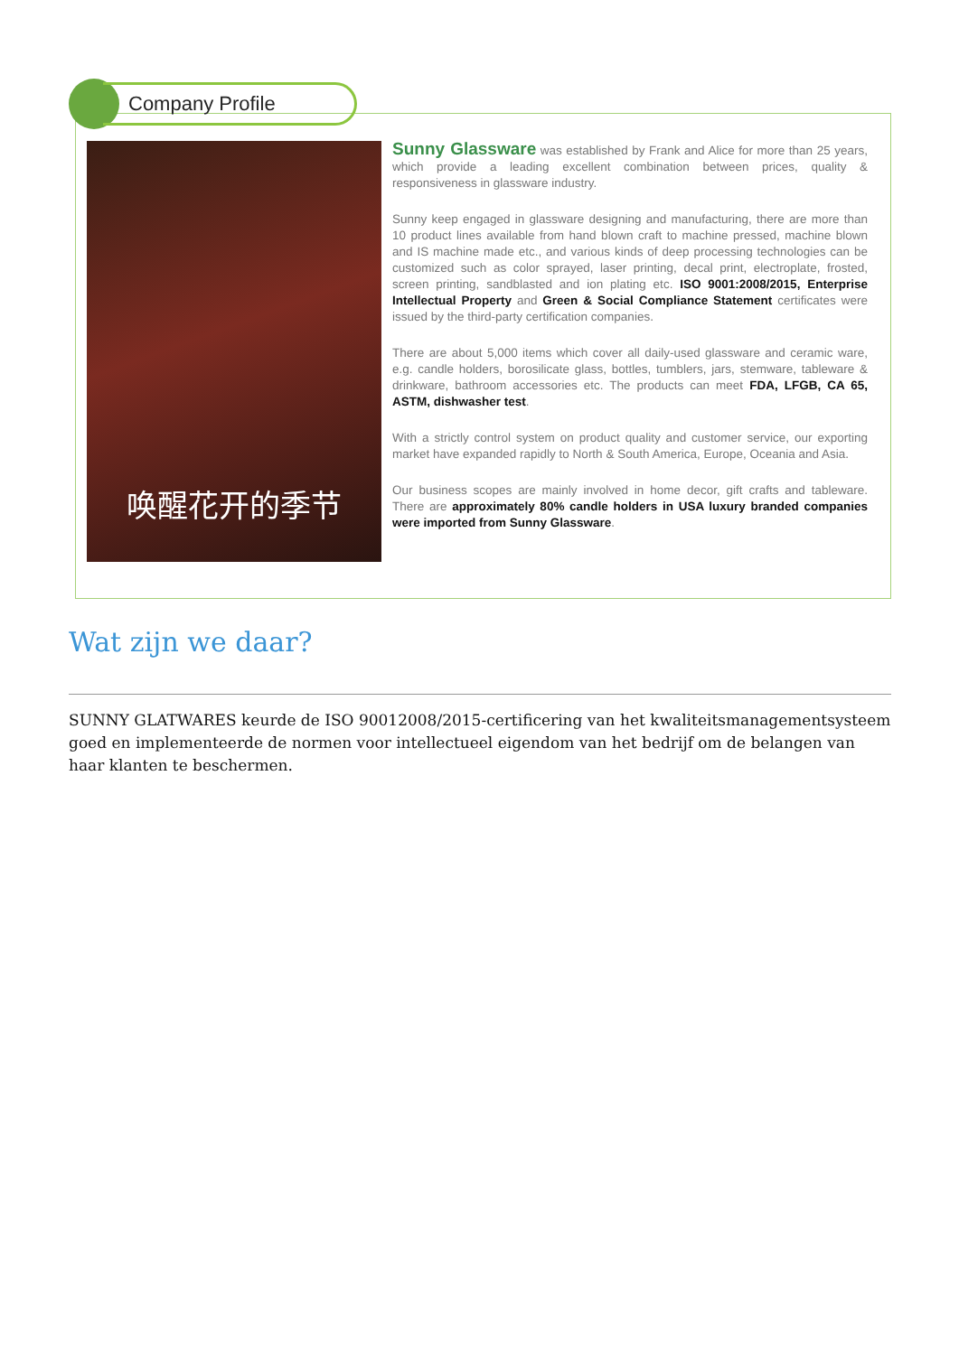Company Profile
唤醒花开的季节
Sunny Glassware was established by Frank and Alice for more than 25 years, which provide a leading excellent combination between prices, quality & responsiveness in glassware industry.
Sunny keep engaged in glassware designing and manufacturing, there are more than 10 product lines available from hand blown craft to machine pressed, machine blown and IS machine made etc., and various kinds of deep processing technologies can be customized such as color sprayed, laser printing, decal print, electroplate, frosted, screen printing, sandblasted and ion plating etc. ISO 9001:2008/2015, Enterprise Intellectual Property and Green & Social Compliance Statement certificates were issued by the third-party certification companies.
There are about 5,000 items which cover all daily-used glassware and ceramic ware, e.g. candle holders, borosilicate glass, bottles, tumblers, jars, stemware, tableware & drinkware, bathroom accessories etc. The products can meet FDA, LFGB, CA 65, ASTM, dishwasher test.
With a strictly control system on product quality and customer service, our exporting market have expanded rapidly to North & South America, Europe, Oceania and Asia.
Our business scopes are mainly involved in home decor, gift crafts and tableware. There are approximately 80% candle holders in USA luxury branded companies were imported from Sunny Glassware.
Wat zijn we daar?
SUNNY GLATWARES keurde de ISO 90012008/2015-certificering van het kwaliteitsmanagementsysteem goed en implementeerde de normen voor intellectueel eigendom van het bedrijf om de belangen van haar klanten te beschermen.